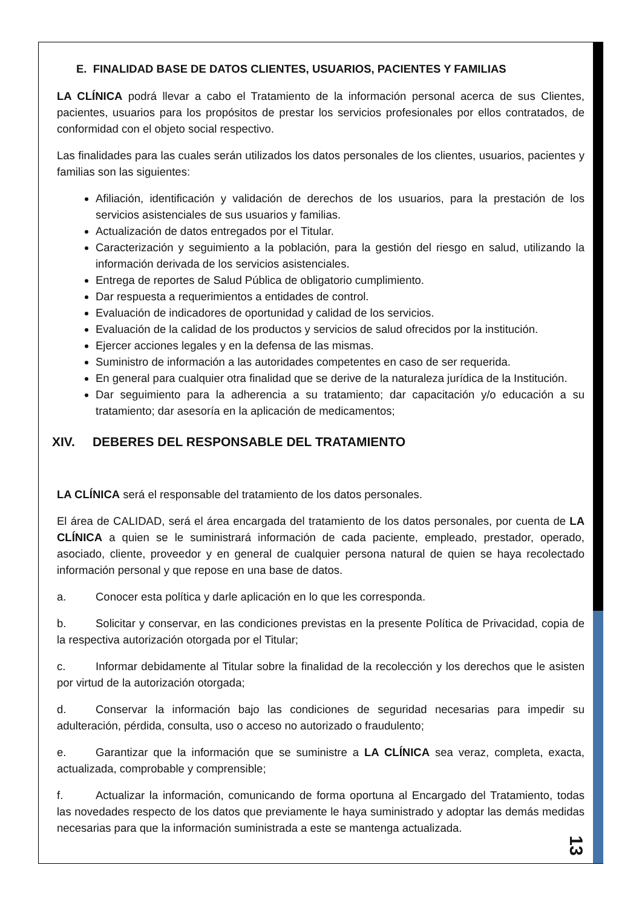E. FINALIDAD BASE DE DATOS CLIENTES, USUARIOS, PACIENTES Y FAMILIAS
LA CLÍNICA podrá llevar a cabo el Tratamiento de la información personal acerca de sus Clientes, pacientes, usuarios para los propósitos de prestar los servicios profesionales por ellos contratados, de conformidad con el objeto social respectivo.
Las finalidades para las cuales serán utilizados los datos personales de los clientes, usuarios, pacientes y familias son las siguientes:
Afiliación, identificación y validación de derechos de los usuarios, para la prestación de los servicios asistenciales de sus usuarios y familias.
Actualización de datos entregados por el Titular.
Caracterización y seguimiento a la población, para la gestión del riesgo en salud, utilizando la información derivada de los servicios asistenciales.
Entrega de reportes de Salud Pública de obligatorio cumplimiento.
Dar respuesta a requerimientos a entidades de control.
Evaluación de indicadores de oportunidad y calidad de los servicios.
Evaluación de la calidad de los productos y servicios de salud ofrecidos por la institución.
Ejercer acciones legales y en la defensa de las mismas.
Suministro de información a las autoridades competentes en caso de ser requerida.
En general para cualquier otra finalidad que se derive de la naturaleza jurídica de la Institución.
Dar seguimiento para la adherencia a su tratamiento; dar capacitación y/o educación a su tratamiento; dar asesoría en la aplicación de medicamentos;
XIV. DEBERES DEL RESPONSABLE DEL TRATAMIENTO
LA CLÍNICA será el responsable del tratamiento de los datos personales.
El área de CALIDAD, será el área encargada del tratamiento de los datos personales, por cuenta de LA CLÍNICA a quien se le suministrará información de cada paciente, empleado, prestador, operado, asociado, cliente, proveedor y en general de cualquier persona natural de quien se haya recolectado información personal y que repose en una base de datos.
a. Conocer esta política y darle aplicación en lo que les corresponda.
b. Solicitar y conservar, en las condiciones previstas en la presente Política de Privacidad, copia de la respectiva autorización otorgada por el Titular;
c. Informar debidamente al Titular sobre la finalidad de la recolección y los derechos que le asisten por virtud de la autorización otorgada;
d. Conservar la información bajo las condiciones de seguridad necesarias para impedir su adulteración, pérdida, consulta, uso o acceso no autorizado o fraudulento;
e. Garantizar que la información que se suministre a LA CLÍNICA sea veraz, completa, exacta, actualizada, comprobable y comprensible;
f. Actualizar la información, comunicando de forma oportuna al Encargado del Tratamiento, todas las novedades respecto de los datos que previamente le haya suministrado y adoptar las demás medidas necesarias para que la información suministrada a este se mantenga actualizada.
13